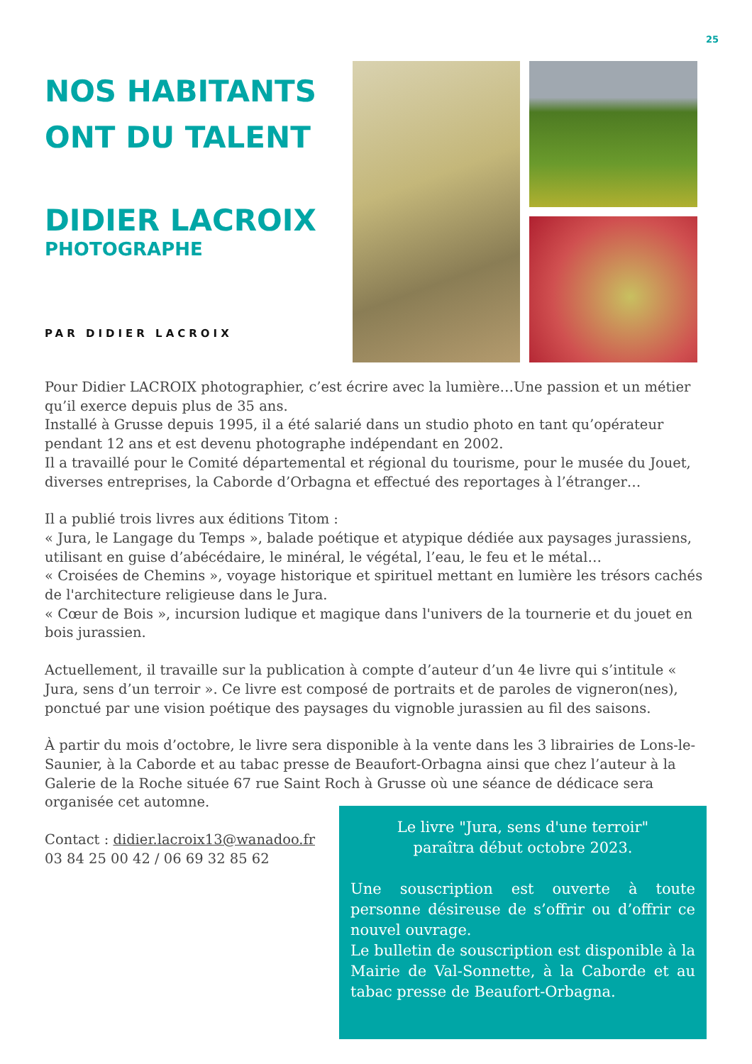25
NOS HABITANTS
ONT DU TALENT
DIDIER LACROIX
PHOTOGRAPHE
PAR DIDIER LACROIX
Pour Didier LACROIX photographier, c’est écrire avec la lumière…Une passion et un métier qu’il exerce depuis plus de 35 ans.
Installé à Grusse depuis 1995, il a été salarié dans un studio photo en tant qu’opérateur pendant 12 ans et est devenu photographe indépendant en 2002.
Il a travaillé pour le Comité départemental et régional du tourisme, pour le musée du Jouet, diverses entreprises, la Caborde d’Orbagna et effectué des reportages à l’étranger…
Il a publié trois livres aux éditions Titom :
« Jura, le Langage du Temps », balade poétique et atypique dédiée aux paysages jurassiens, utilisant en guise d’abécédaire, le minéral, le végétal, l’eau, le feu et le métal…
« Croisées de Chemins », voyage historique et spirituel mettant en lumière les trésors cachés de l'architecture religieuse dans le Jura.
« Cœur de Bois », incursion ludique et magique dans l'univers de la tournerie et du jouet en bois jurassien.
Actuellement, il travaille sur la publication à compte d’auteur d’un 4e livre qui s’intitule « Jura, sens d’un terroir ». Ce livre est composé de portraits et de paroles de vigneron(nes), ponctué par une vision poétique des paysages du vignoble jurassien au fil des saisons.
À partir du mois d’octobre, le livre sera disponible à la vente dans les 3 librairies de Lons-le-Saunier, à la Caborde et au tabac presse de Beaufort-Orbagna ainsi que chez l’auteur à la Galerie de la Roche située 67 rue Saint Roch à Grusse où une séance de dédicace sera organisée cet automne.
Contact : didier.lacroix13@wanadoo.fr
03 84 25 00 42 / 06 69 32 85 62
Le livre "Jura, sens d'une terroir"
paraîtra début octobre 2023.
Une souscription est ouverte à toute personne désireuse de s’offrir ou d’offrir ce nouvel ouvrage.
Le bulletin de souscription est disponible à la Mairie de Val-Sonnette, à la Caborde et au tabac presse de Beaufort-Orbagna.